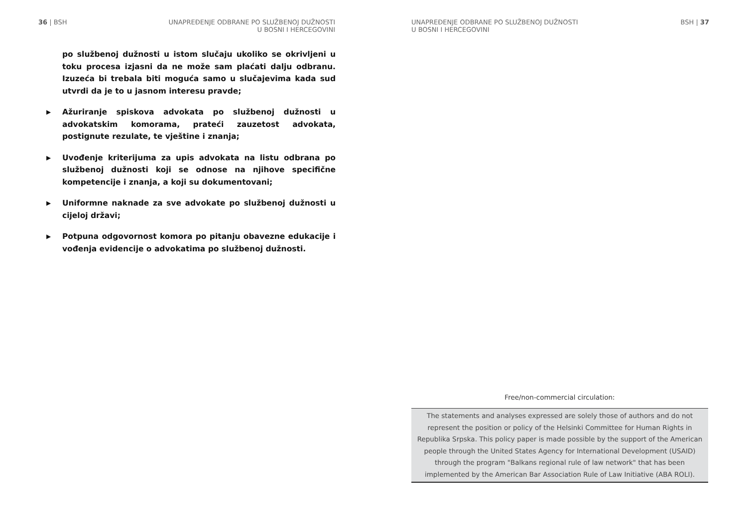36 | BSH UNAPREĐENJE ODBRANE PO SLUŽBENOJ DUŽNOSTI
U BOSNI I HERCEGOVINI
po službenoj dužnosti u istom slučaju ukoliko se okrivljeni u toku procesa izjasni da ne može sam plaćati dalju odbranu. Izuzeća bi trebala biti moguća samo u slučajevima kada sud utvrdi da je to u jasnom interesu pravde;
▶ Ažuriranje spiskova advokata po službenoj dužnosti u advokatskim komorama, prateći zauzetost advokata, postignute rezulate, te vještine i znanja;
▶ Uvođenje kriterijuma za upis advokata na listu odbrana po službenoj dužnosti koji se odnose na njihove specifične kompetencije i znanja, a koji su dokumentovani;
▶ Uniformne naknade za sve advokate po službenoj dužnosti u cijeloj državi;
▶ Potpuna odgovornost komora po pitanju obavezne edukacije i vođenja evidencije o advokatima po službenoj dužnosti.
UNAPREĐENJE ODBRANE PO SLUŽBENOJ DUŽNOSTI
U BOSNI I HERCEGOVINI
BSH | 37
Free/non-commercial circulation:
The statements and analyses expressed are solely those of authors and do not represent the position or policy of the Helsinki Committee for Human Rights in Republika Srpska. This policy paper is made possible by the support of the American people through the United States Agency for International Development (USAID) through the program "Balkans regional rule of law network" that has been implemented by the American Bar Association Rule of Law Initiative (ABA ROLI).